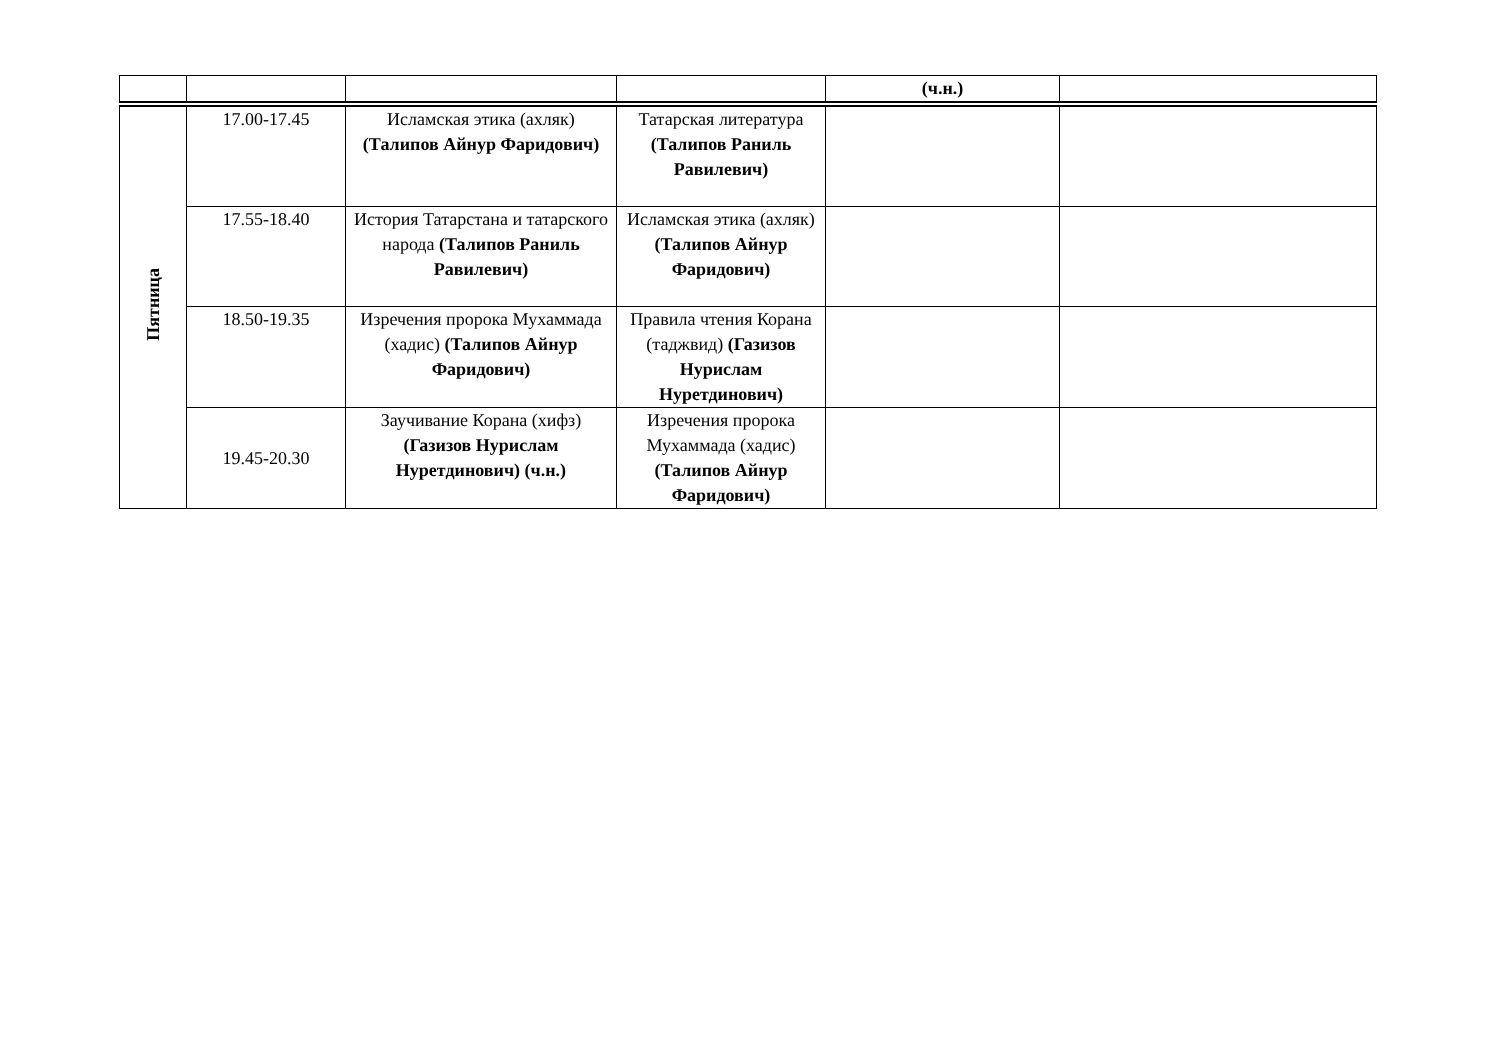| | | | | (ч.н.) | |
| Пятница | 17.00-17.45 | Исламская этика (ахляк) (Талипов Айнур Фаридович) | Татарская литература (Талипов Раниль Равилевич) | | |
| | 17.55-18.40 | История Татарстана и татарского народа (Талипов Раниль Равилевич) | Исламская этика (ахляк) (Талипов Айнур Фаридович) | | |
| | 18.50-19.35 | Изречения пророка Мухаммада (хадис) (Талипов Айнур Фаридович) | Правила чтения Корана (таджвид) (Газизов Нурислам Нуретдинович) | | |
| | 19.45-20.30 | Заучивание Корана (хифз) (Газизов Нурислам Нуретдинович) (ч.н.) | Изречения пророка Мухаммада (хадис) (Талипов Айнур Фаридович) | | |